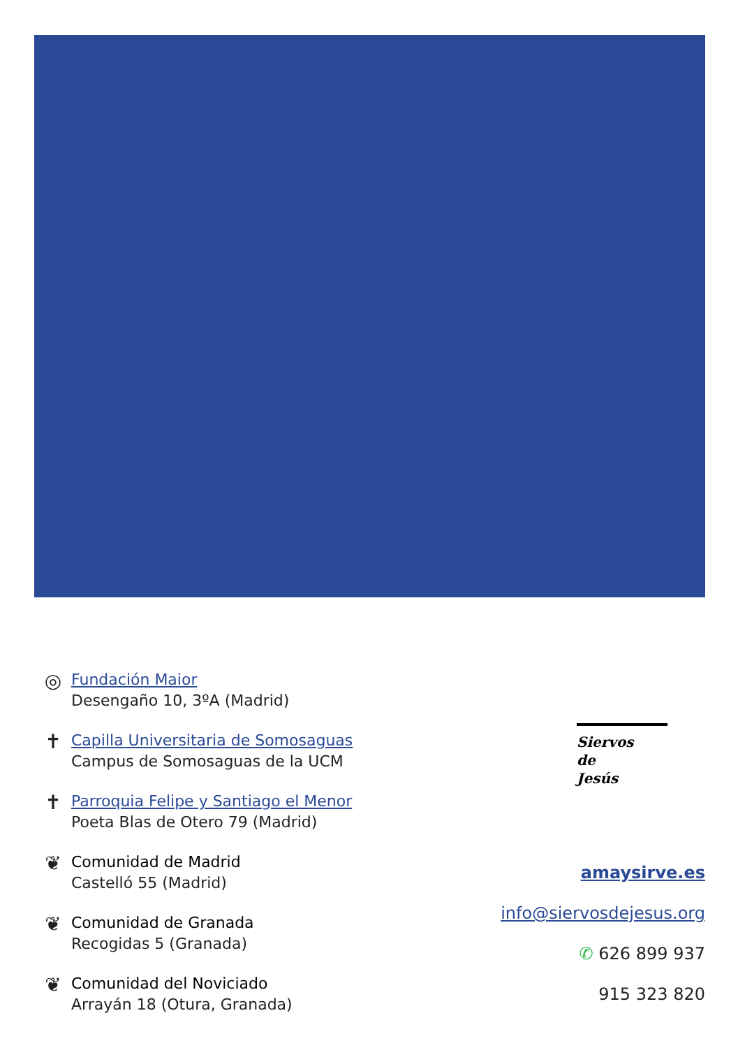◎
Fundación Maior
Desengaño 10, 3ºA (Madrid)
✝
Capilla Universitaria de Somosaguas
Campus de Somosaguas de la UCM
✝
Parroquia Felipe y Santiago el Menor
Poeta Blas de Otero 79 (Madrid)
❦
Comunidad de Madrid
Castelló 55 (Madrid)
❦
Comunidad de Granada
Recogidas 5 (Granada)
❦
Comunidad del Noviciado
Arrayán 18 (Otura, Granada)
Siervos
de
Jesús
amaysirve.es
info@siervosdejesus.org
✆ 626 899 937
915 323 820